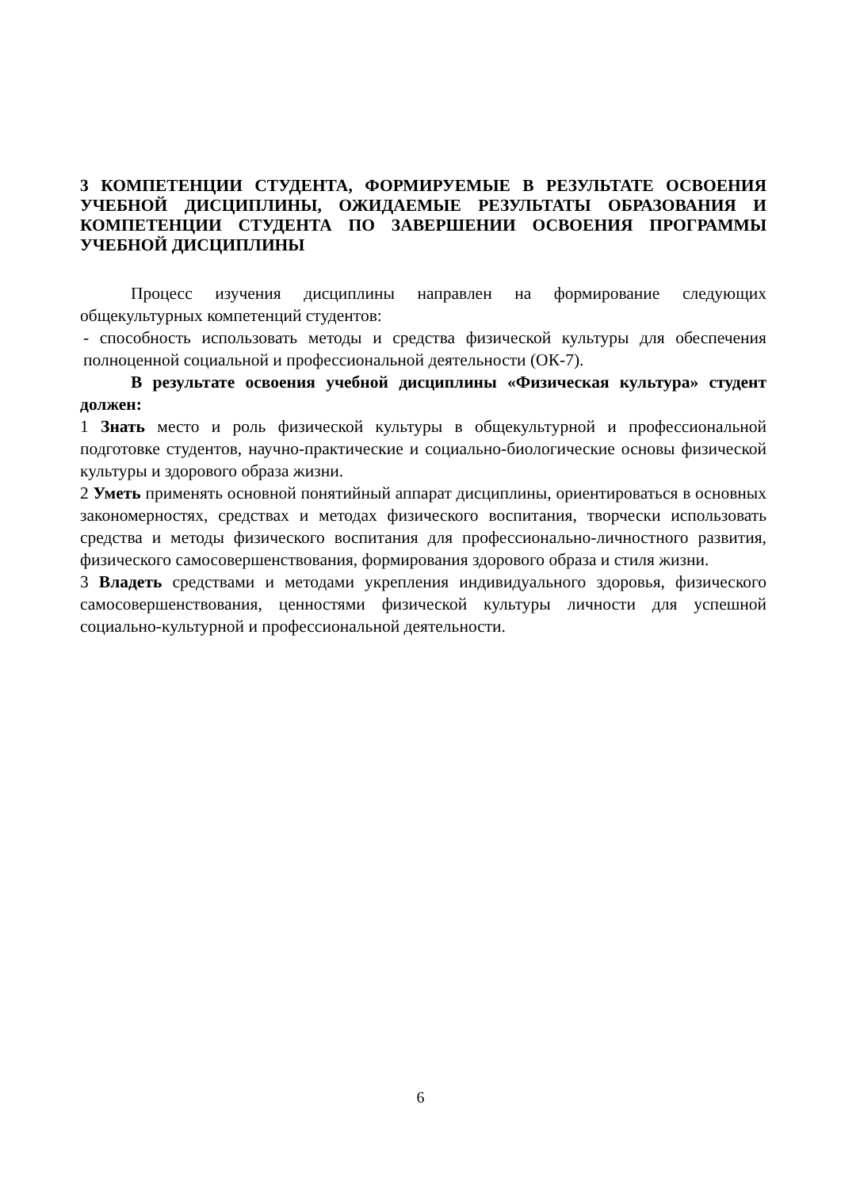3 КОМПЕТЕНЦИИ СТУДЕНТА, ФОРМИРУЕМЫЕ В РЕЗУЛЬТАТЕ ОСВОЕНИЯ УЧЕБНОЙ ДИСЦИПЛИНЫ, ОЖИДАЕМЫЕ РЕЗУЛЬТАТЫ ОБРАЗОВАНИЯ И КОМПЕТЕНЦИИ СТУДЕНТА ПО ЗАВЕРШЕНИИ ОСВОЕНИЯ ПРОГРАММЫ УЧЕБНОЙ ДИСЦИПЛИНЫ
Процесс изучения дисциплины направлен на формирование следующих общекультурных компетенций студентов:
- способность использовать методы и средства физической культуры для обеспечения полноценной социальной и профессиональной деятельности (ОК-7).
В результате освоения учебной дисциплины «Физическая культура» студент должен:
1 Знать место и роль физической культуры в общекультурной и профессиональной подготовке студентов, научно-практические и социально-биологические основы физической культуры и здорового образа жизни.
2 Уметь применять основной понятийный аппарат дисциплины, ориентироваться в основных закономерностях, средствах и методах физического воспитания, творчески использовать средства и методы физического воспитания для профессионально-личностного развития, физического самосовершенствования, формирования здорового образа и стиля жизни.
3 Владеть средствами и методами укрепления индивидуального здоровья, физического самосовершенствования, ценностями физической культуры личности для успешной социально-культурной и профессиональной деятельности.
6